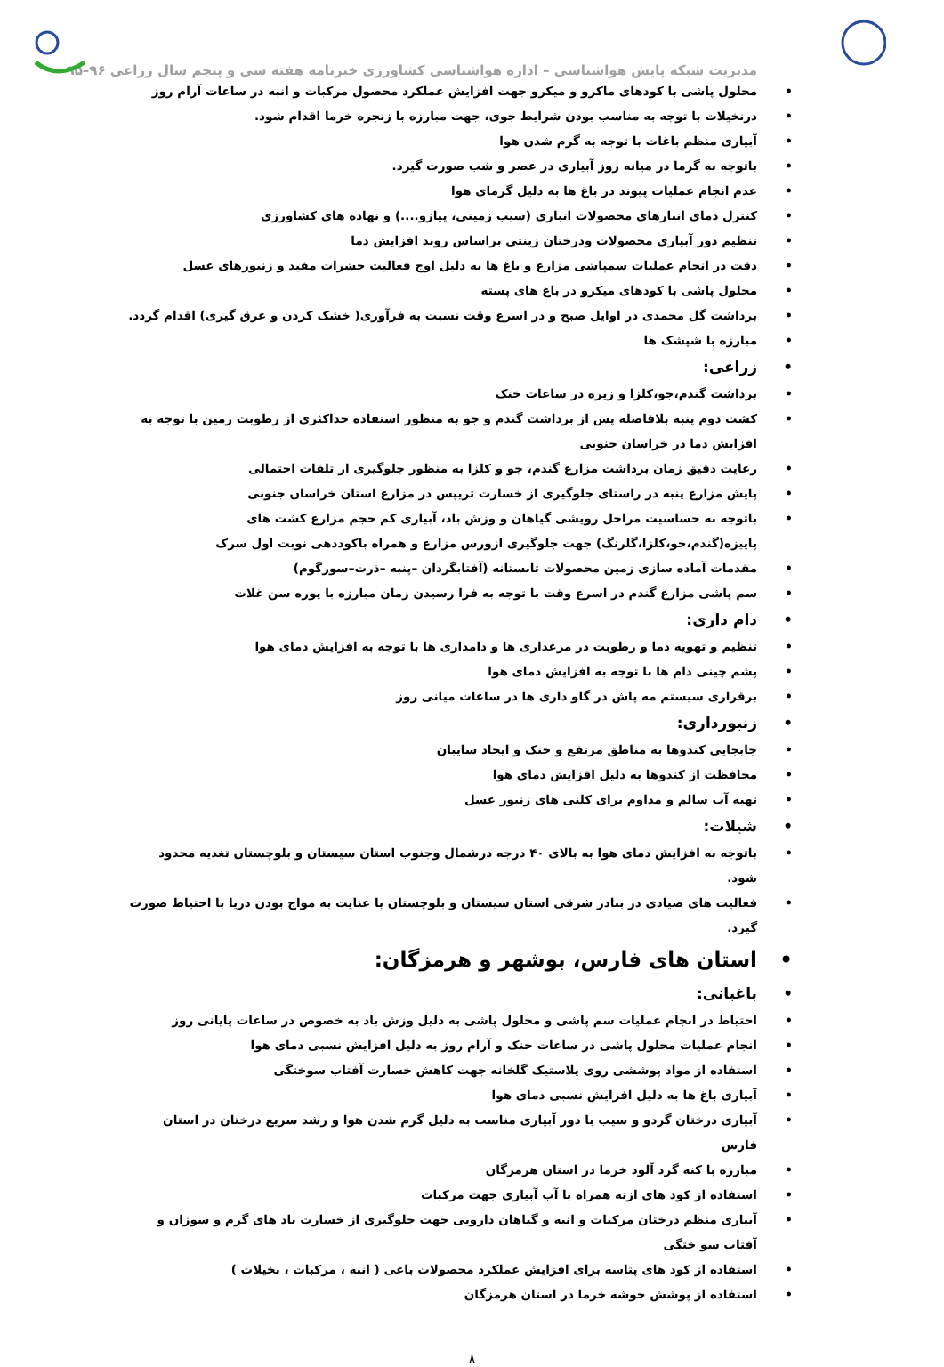مدیریت شبکه پایش هواشناسی – اداره هواشناسی کشاورزی خبرنامه هفته سی و پنجم سال زراعی ۹۶–۹۵
محلول پاشی با کودهای ماکرو و میکرو جهت افزایش عملکرد محصول مرکبات و انبه در ساعات آرام روز
درنخیلات با توجه به مناسب بودن شرایط جوی، جهت مبارزه با زنجره خرما اقدام شود.
آبیاری منظم باغات با توجه به گرم شدن هوا
باتوجه به گرما در میانه روز آبیاری در عصر و شب صورت گیرد.
عدم انجام عملیات پیوند در باغ ها به دلیل گرمای هوا
کنترل دمای انبارهای محصولات انباری (سیب زمینی، پیازو....) و نهاده های کشاورزی
تنظیم دور آبیاری محصولات ودرختان زینتی براساس روند افزایش دما
دقت در انجام عملیات سمپاشی مزارع و باغ ها به دلیل اوج فعالیت حشرات مفید و زنبورهای عسل
محلول پاشی با کودهای میکرو در باغ های پسته
برداشت گل محمدی در اوایل صبح و در اسرع وقت نسبت به فرآوری( خشک کردن و عرق گیری) اقدام گردد.
مبارزه با شپشک ها
زراعی:
برداشت گندم،جو،کلزا و زیره در ساعات خنک
کشت دوم پنبه بلافاصله پس از برداشت گندم و جو به منظور استفاده حداکثری از رطوبت زمین با توجه به افزایش دما در خراسان جنوبی
رعایت دقیق زمان برداشت مزارع گندم، جو و کلزا به منظور جلوگیری از تلفات احتمالی
پایش مزارع پنبه در راستای جلوگیری از خسارت تریپس در مزارع استان خراسان جنوبی
باتوجه به حساسیت مراحل رویشی گیاهان و وزش باد، آبیاری کم حجم مزارع کشت های پاییزه(گندم،جو،کلزا،گلرنگ) جهت جلوگیری ازورس مزارع و همراه باکوددهی نوبت اول سرک
مقدمات آماده سازی زمین محصولات تابستانه (آفتابگردان –پنبه –ذرت–سورگوم)
سم پاشی مزارع گندم در اسرع وقت با توجه به فرا رسیدن زمان مبارزه با پوره سن غلات
دام داری:
تنظیم و تهویه دما و رطوبت در مرغداری ها و دامداری ها با توجه به افزایش دمای هوا
پشم چینی دام ها با توجه به افزایش دمای هوا
برقراری سیستم مه پاش در گاو داری ها در ساعات میانی روز
زنبورداری:
جابجایی کندوها به مناطق مرتفع و خنک و ایجاد سایبان
محافظت از کندوها به دلیل افزایش دمای هوا
تهیه آب سالم و مداوم برای کلنی های زنبور عسل
شیلات:
باتوجه به افزایش دمای هوا به بالای ۴۰ درجه درشمال وجنوب استان سیستان و بلوچستان تغذیه محدود شود.
فعالیت های صیادی در بنادر شرقی استان سیستان و بلوچستان با عنایت به مواج بودن دریا با احتیاط صورت گیرد.
استان های فارس، بوشهر و هرمزگان:
باغبانی:
احتیاط در انجام عملیات سم پاشی و محلول پاشی به دلیل وزش باد به خصوص در ساعات پایانی روز
انجام عملیات محلول پاشی در ساعات خنک و آرام روز به دلیل افزایش نسبی دمای هوا
استفاده از مواد پوششی روی پلاستیک گلخانه جهت کاهش خسارت آفتاب سوختگی
آبیاری باغ ها به دلیل افزایش نسبی دمای هوا
آبیاری درختان گردو و سیب با دور آبیاری مناسب به دلیل گرم شدن هوا و رشد سریع درختان در استان فارس
مبارزه با کنه گرد آلود خرما در استان هرمزگان
استفاده از کود های ازته همراه با آب آبیاری جهت مرکبات
آبیاری منظم درختان مرکبات و انبه و گیاهان دارویی جهت جلوگیری از خسارت باد های گرم و سوزان و آفتاب سو ختگی
استفاده از کود های پتاسه برای افزایش عملکرد محصولات باغی ( انبه ، مرکبات ، نخیلات )
استفاده از پوشش خوشه خرما در استان هرمزگان
۸